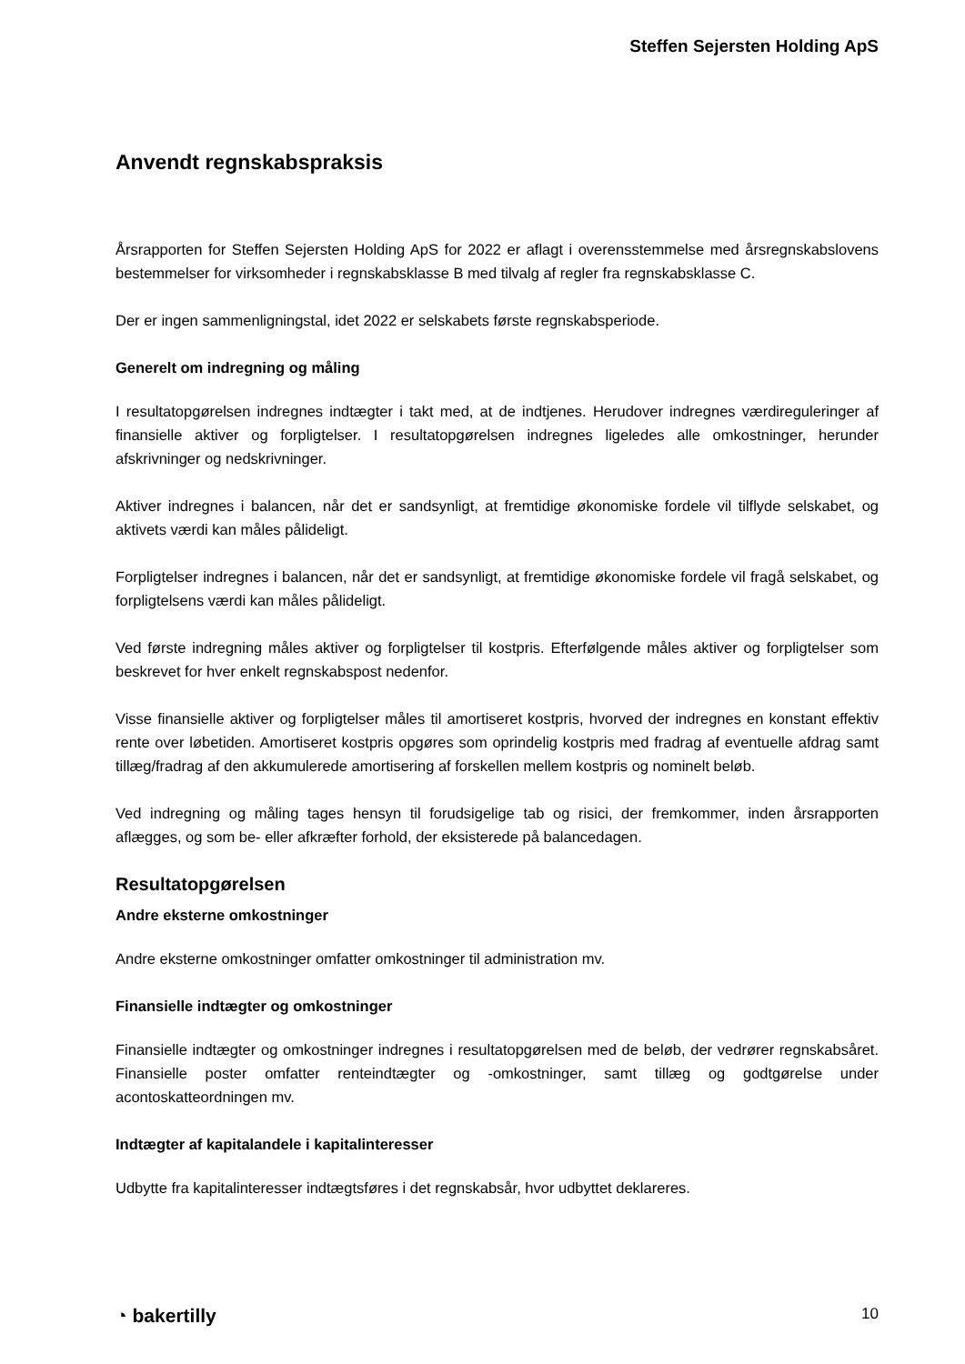Steffen Sejersten Holding ApS
Anvendt regnskabspraksis
Årsrapporten for Steffen Sejersten Holding ApS for 2022 er aflagt i overensstemmelse med årsregnskabslovens bestemmelser for virksomheder i regnskabsklasse B med tilvalg af regler fra regnskabsklasse C.
Der er ingen sammenligningstal, idet 2022 er selskabets første regnskabsperiode.
Generelt om indregning og måling
I resultatopgørelsen indregnes indtægter i takt med, at de indtjenes. Herudover indregnes værdireguleringer af finansielle aktiver og forpligtelser. I resultatopgørelsen indregnes ligeledes alle omkostninger, herunder afskrivninger og nedskrivninger.
Aktiver indregnes i balancen, når det er sandsynligt, at fremtidige økonomiske fordele vil tilflyde selskabet, og aktivets værdi kan måles pålideligt.
Forpligtelser indregnes i balancen, når det er sandsynligt, at fremtidige økonomiske fordele vil fragå selskabet, og forpligtelsens værdi kan måles pålideligt.
Ved første indregning måles aktiver og forpligtelser til kostpris. Efterfølgende måles aktiver og forpligtelser som beskrevet for hver enkelt regnskabspost nedenfor.
Visse finansielle aktiver og forpligtelser måles til amortiseret kostpris, hvorved der indregnes en konstant effektiv rente over løbetiden. Amortiseret kostpris opgøres som oprindelig kostpris med fradrag af eventuelle afdrag samt tillæg/fradrag af den akkumulerede amortisering af forskellen mellem kostpris og nominelt beløb.
Ved indregning og måling tages hensyn til forudsigelige tab og risici, der fremkommer, inden årsrapporten aflægges, og som be- eller afkræfter forhold, der eksisterede på balancedagen.
Resultatopgørelsen
Andre eksterne omkostninger
Andre eksterne omkostninger omfatter omkostninger til administration mv.
Finansielle indtægter og omkostninger
Finansielle indtægter og omkostninger indregnes i resultatopgørelsen med de beløb, der vedrører regnskabsåret. Finansielle poster omfatter renteindtægter og -omkostninger, samt tillæg og godtgørelse under acontoskatteordningen mv.
Indtægter af kapitalandele i kapitalinteresser
Udbytte fra kapitalinteresser indtægtsføres i det regnskabsår, hvor udbyttet deklareres.
◔ bakertilly 10